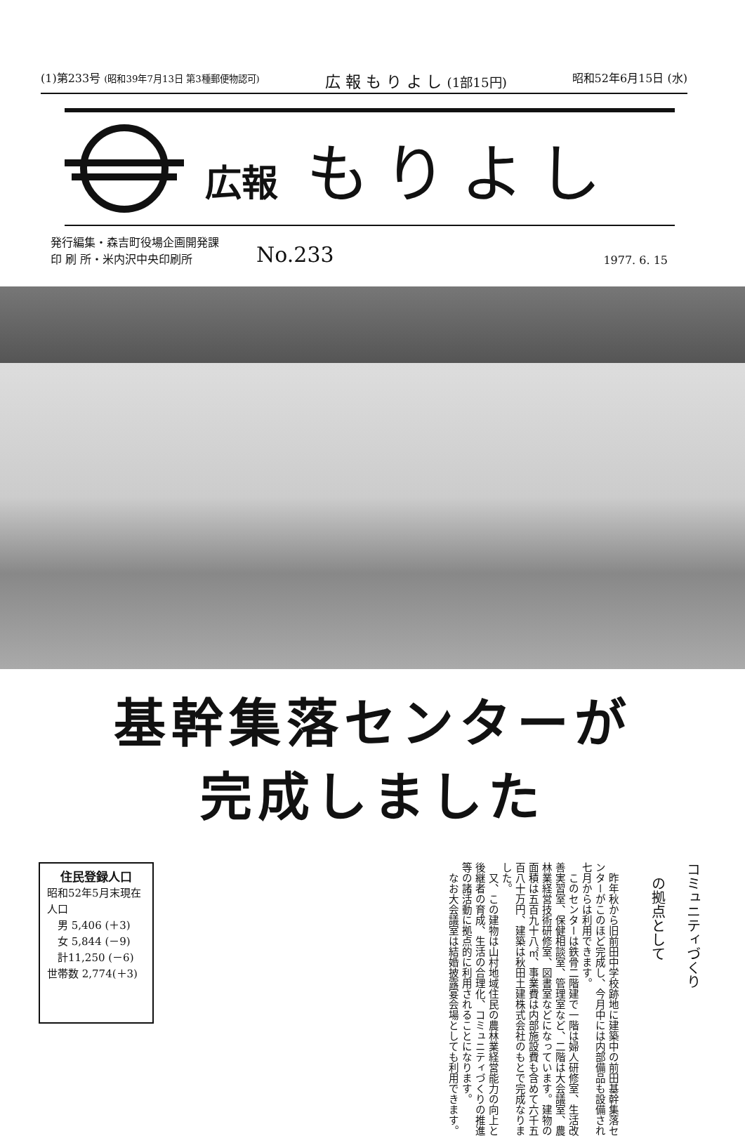(1)第233号 (昭和39年7月13日 第3種郵便物認可) 広 報 も り よ し (1部15円) 昭和52年6月15日 (水)
広報 もりよし
発行編集・森吉町役場企画開発課
印 刷 所・米内沢中央印刷所
No.233
1977. 6. 15
基幹集落センターが
完成しました
住民登録人口
昭和52年5月末現在
人口
　男 5,406 (＋3)
　女 5,844 (－9)
　計11,250 (－6)
世帯数 2,774(＋3)
　昨年秋から旧前田中学校跡地に建築中の前田基幹集落センターがこのほど完成し、今月中には内部備品も設備され七月からは利用できます。
　このセンターは鉄骨二階建で一階は婦人研修室、生活改善実習室、保健相談室、管理室など、二階は大会議室、農林業経営技術研修室、図書室などになっています。建物の面積は五百九十八㎡、事業費は内部施設費も含めて六千五百八十万円、建築は秋田土建株式会社のもとで完成なりました。
　又、この建物は山村地域住民の農林業経営能力の向上と後継者の育成、生活の合理化、コミュニティづくりの推進等の諸活動に拠点的に利用されることになります。
　なお大会議室は結婚披露宴会場としても利用できます。
コミュニティづくり
　の拠点として